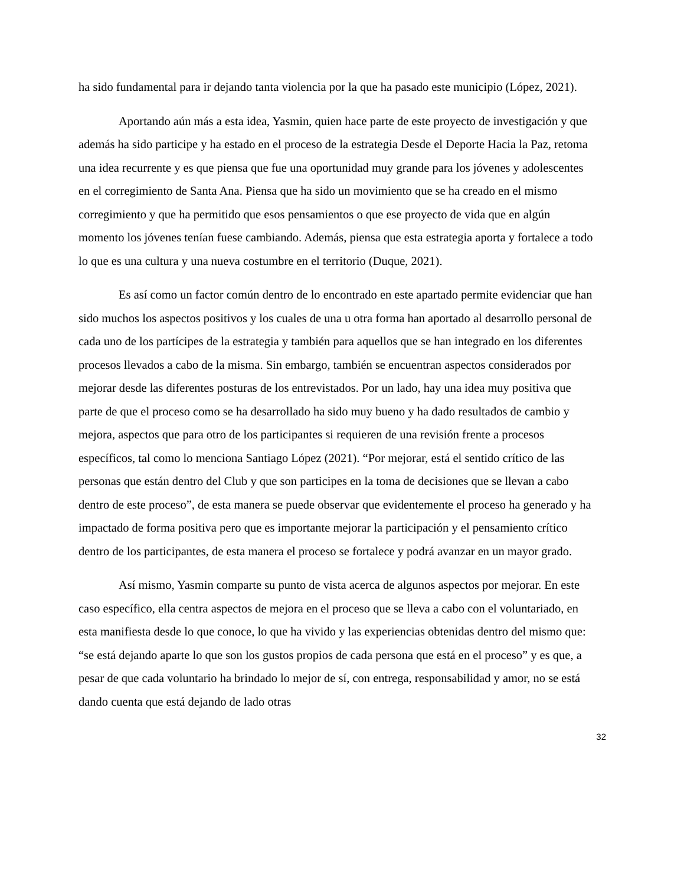ha sido fundamental para ir dejando tanta violencia por la que ha pasado este municipio (López, 2021).
Aportando aún más a esta idea, Yasmin, quien hace parte de este proyecto de investigación y que además ha sido participe y ha estado en el proceso de la estrategia Desde el Deporte Hacia la Paz, retoma una idea recurrente y es que piensa que fue una oportunidad muy grande para los jóvenes y adolescentes en el corregimiento de Santa Ana. Piensa que ha sido un movimiento que se ha creado en el mismo corregimiento y que ha permitido que esos pensamientos o que ese proyecto de vida que en algún momento los jóvenes tenían fuese cambiando. Además, piensa que esta estrategia aporta y fortalece a todo lo que es una cultura y una nueva costumbre en el territorio (Duque, 2021).
Es así como un factor común dentro de lo encontrado en este apartado permite evidenciar que han sido muchos los aspectos positivos y los cuales de una u otra forma han aportado al desarrollo personal de cada uno de los partícipes de la estrategia y también para aquellos que se han integrado en los diferentes procesos llevados a cabo de la misma. Sin embargo, también se encuentran aspectos considerados por mejorar desde las diferentes posturas de los entrevistados. Por un lado, hay una idea muy positiva que parte de que el proceso como se ha desarrollado ha sido muy bueno y ha dado resultados de cambio y mejora, aspectos que para otro de los participantes si requieren de una revisión frente a procesos específicos, tal como lo menciona Santiago López (2021). “Por mejorar, está el sentido crítico de las personas que están dentro del Club y que son participes en la toma de decisiones que se llevan a cabo dentro de este proceso”, de esta manera se puede observar que evidentemente el proceso ha generado y ha impactado de forma positiva pero que es importante mejorar la participación y el pensamiento crítico dentro de los participantes, de esta manera el proceso se fortalece y podrá avanzar en un mayor grado.
Así mismo, Yasmin comparte su punto de vista acerca de algunos aspectos por mejorar. En este caso específico, ella centra aspectos de mejora en el proceso que se lleva a cabo con el voluntariado, en esta manifiesta desde lo que conoce, lo que ha vivido y las experiencias obtenidas dentro del mismo que: “se está dejando aparte lo que son los gustos propios de cada persona que está en el proceso” y es que, a pesar de que cada voluntario ha brindado lo mejor de sí, con entrega, responsabilidad y amor, no se está dando cuenta que está dejando de lado otras
32